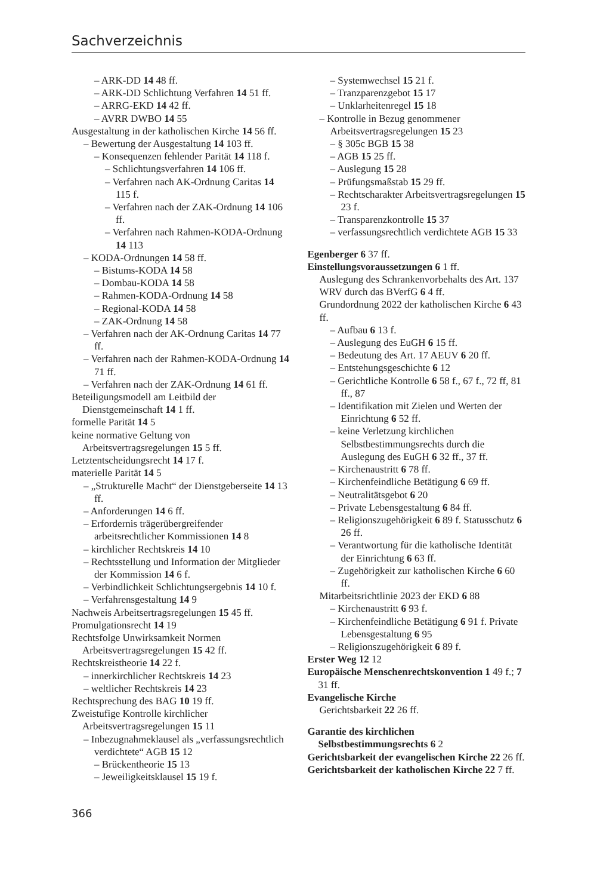Sachverzeichnis
– ARK-DD 14 48 ff.
– ARK-DD Schlichtung Verfahren 14 51 ff.
– ARRG-EKD 14 42 ff.
– AVRR DWBO 14 55
Ausgestaltung in der katholischen Kirche 14 56 ff.
– Bewertung der Ausgestaltung 14 103 ff.
– Konsequenzen fehlender Parität 14 118 f.
– Schlichtungsverfahren 14 106 ff.
– Verfahren nach AK-Ordnung Caritas 14 115 f.
– Verfahren nach der ZAK-Ordnung 14 106 ff.
– Verfahren nach Rahmen-KODA-Ordnung 14 113
– KODA-Ordnungen 14 58 ff.
– Bistums-KODA 14 58
– Dombau-KODA 14 58
– Rahmen-KODA-Ordnung 14 58
– Regional-KODA 14 58
– ZAK-Ordnung 14 58
– Verfahren nach der AK-Ordnung Caritas 14 77 ff.
– Verfahren nach der Rahmen-KODA-Ordnung 14 71 ff.
– Verfahren nach der ZAK-Ordnung 14 61 ff.
Beteiligungsmodell am Leitbild der Dienstgemeinschaft 14 1 ff.
formelle Parität 14 5
keine normative Geltung von Arbeitsvertragsregelungen 15 5 ff.
Letztentscheidungsrecht 14 17 f.
materielle Parität 14 5
– „Strukturelle Macht“ der Dienstgeberseite 14 13 ff.
– Anforderungen 14 6 ff.
– Erfordernis trägerübergreifender arbeitsrechtlicher Kommissionen 14 8
– kirchlicher Rechtskreis 14 10
– Rechtsstellung und Information der Mitglieder der Kommission 14 6 f.
– Verbindlichkeit Schlichtungsergebnis 14 10 f.
– Verfahrensgestaltung 14 9
Nachweis Arbeitsertragsregelungen 15 45 ff.
Promulgationsrecht 14 19
Rechtsfolge Unwirksamkeit Normen Arbeitsvertragsregelungen 15 42 ff.
Rechtskreistheorie 14 22 f.
– innerkirchlicher Rechtskreis 14 23
– weltlicher Rechtskreis 14 23
Rechtsprechung des BAG 10 19 ff.
Zweistufige Kontrolle kirchlicher Arbeitsvertragsregelungen 15 11
– Inbezugnahmeklausel als „verfassungsrechtlich verdichtete“ AGB 15 12
– Brückentheorie 15 13
– Jeweiligkeitsklausel 15 19 f.
– Systemwechsel 15 21 f.
– Tranzparenzgebot 15 17
– Unklarheitenregel 15 18
– Kontrolle in Bezug genommener Arbeitsvertragsregelungen 15 23
– § 305c BGB 15 38
– AGB 15 25 ff.
– Auslegung 15 28
– Prüfungsmaßstab 15 29 ff.
– Rechtscharakter Arbeitsvertragsregelungen 15 23 f.
– Transparenzkontrolle 15 37
– verfassungsrechtlich verdichtete AGB 15 33
Egenberger 6 37 ff.
Einstellungsvoraussetzungen 6 1 ff.
Auslegung des Schrankenvorbehalts des Art. 137 WRV durch das BVerfG 6 4 ff.
Grundordnung 2022 der katholischen Kirche 6 43 ff.
– Aufbau 6 13 f.
– Auslegung des EuGH 6 15 ff.
– Bedeutung des Art. 17 AEUV 6 20 ff.
– Entstehungsgeschichte 6 12
– Gerichtliche Kontrolle 6 58 f., 67 f., 72 ff, 81 ff., 87
– Identifikation mit Zielen und Werten der Einrichtung 6 52 ff.
– keine Verletzung kirchlichen Selbstbestimmungsrechts durch die Auslegung des EuGH 6 32 ff., 37 ff.
– Kirchenaustritt 6 78 ff.
– Kirchenfeindliche Betätigung 6 69 ff.
– Neutralitätsgebot 6 20
– Private Lebensgestaltung 6 84 ff.
– Religionszugehörigkeit 6 89 f. Statusschutz 6 26 ff.
– Verantwortung für die katholische Identität der Einrichtung 6 63 ff.
– Zugehörigkeit zur katholischen Kirche 6 60 ff.
Mitarbeitsrichtlinie 2023 der EKD 6 88
– Kirchenaustritt 6 93 f.
– Kirchenfeindliche Betätigung 6 91 f. Private Lebensgestaltung 6 95
– Religionszugehörigkeit 6 89 f.
Erster Weg 12 12
Europäische Menschenrechtskonvention 1 49 f.; 7 31 ff.
Evangelische Kirche
Gerichtsbarkeit 22 26 ff.
Garantie des kirchlichen Selbstbestimmungsrechts 6 2
Gerichtsbarkeit der evangelischen Kirche 22 26 ff.
Gerichtsbarkeit der katholischen Kirche 22 7 ff.
366